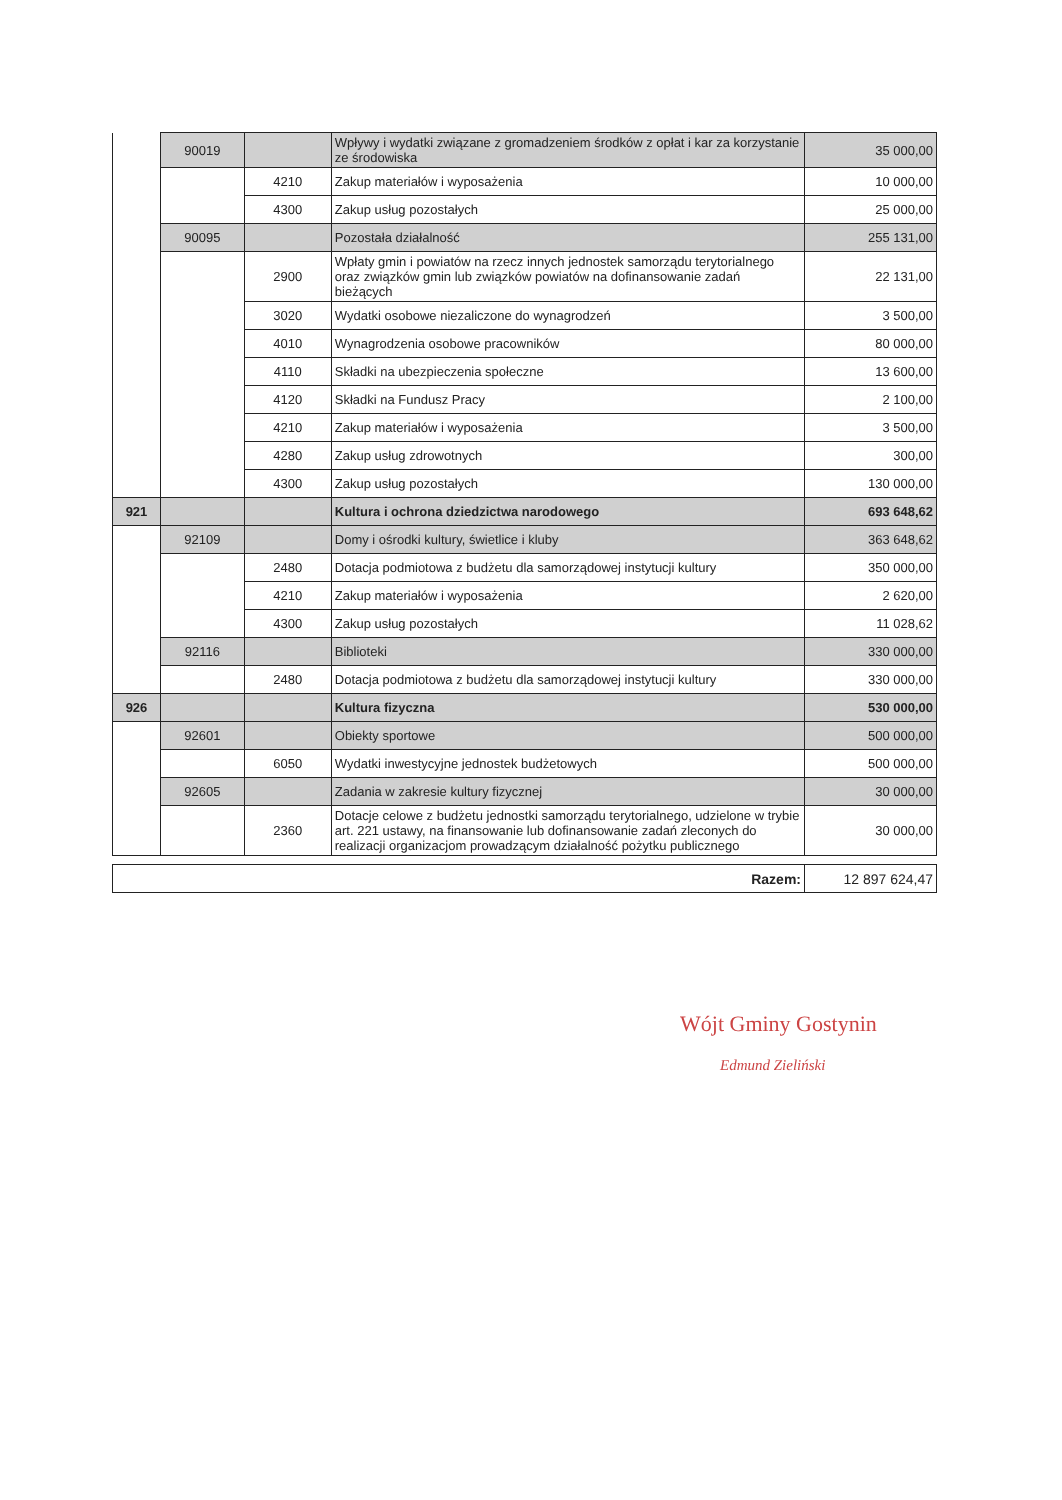| | 90019 | | Wpływy i wydatki związane z gromadzeniem środków z opłat i kar za korzystanie ze środowiska | 35 000,00 |
| | | 4210 | Zakup materiałów i wyposażenia | 10 000,00 |
| | | 4300 | Zakup usług pozostałych | 25 000,00 |
| | 90095 | | Pozostała działalność | 255 131,00 |
| | | 2900 | Wpłaty gmin i powiatów na rzecz innych jednostek samorządu terytorialnego oraz związków gmin lub związków powiatów na dofinansowanie zadań bieżących | 22 131,00 |
| | | 3020 | Wydatki osobowe niezaliczone do wynagrodzeń | 3 500,00 |
| | | 4010 | Wynagrodzenia osobowe pracowników | 80 000,00 |
| | | 4110 | Składki na ubezpieczenia społeczne | 13 600,00 |
| | | 4120 | Składki na Fundusz Pracy | 2 100,00 |
| | | 4210 | Zakup materiałów i wyposażenia | 3 500,00 |
| | | 4280 | Zakup usług zdrowotnych | 300,00 |
| | | 4300 | Zakup usług pozostałych | 130 000,00 |
| 921 | | | Kultura i ochrona dziedzictwa narodowego | 693 648,62 |
| | 92109 | | Domy i ośrodki kultury, świetlice i kluby | 363 648,62 |
| | | 2480 | Dotacja podmiotowa z budżetu dla samorządowej instytucji kultury | 350 000,00 |
| | | 4210 | Zakup materiałów i wyposażenia | 2 620,00 |
| | | 4300 | Zakup usług pozostałych | 11 028,62 |
| | 92116 | | Biblioteki | 330 000,00 |
| | | 2480 | Dotacja podmiotowa z budżetu dla samorządowej instytucji kultury | 330 000,00 |
| 926 | | | Kultura fizyczna | 530 000,00 |
| | 92601 | | Obiekty sportowe | 500 000,00 |
| | | 6050 | Wydatki inwestycyjne jednostek budżetowych | 500 000,00 |
| | 92605 | | Zadania w zakresie kultury fizycznej | 30 000,00 |
| | | 2360 | Dotacje celowe z budżetu jednostki samorządu terytorialnego, udzielone w trybie art. 221 ustawy, na finansowanie lub dofinansowanie zadań zleconych do realizacji organizacjom prowadzącym działalność pożytku publicznego | 30 000,00 |
| Razem: | 12 897 624,47 |
Wójt Gminy Gostynin
Edmund Zieliński